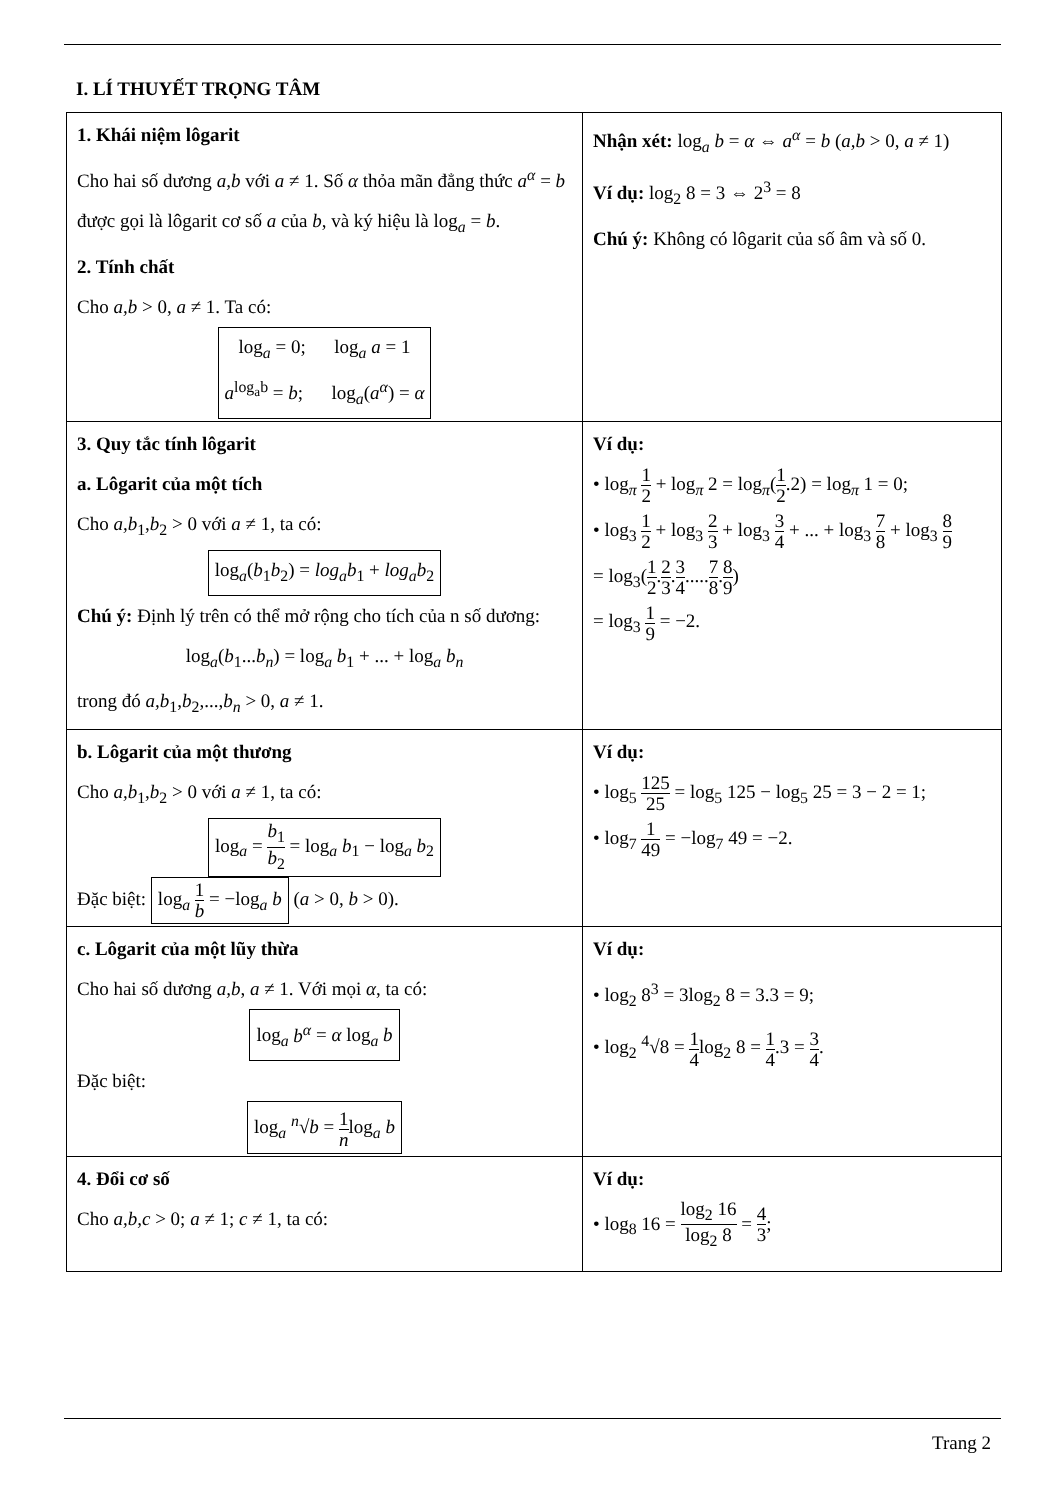I. LÍ THUYẾT TRỌNG TÂM
| 1. Khái niệm lôgarit Cho hai số dương a,b với a ≠ 1. Số α thỏa mãn đẳng thức a<sup>α</sup> = b được gọi là lôgarit cơ số a của b , và ký hiệu là log<sub>a</sub> = b . 2. Tính chất Cho a,b > 0, a ≠ 1. Ta có: log<sub>a</sub> = 0; log<sub>a</sub> a = 1 a<sup>log<sub>a</sub>b</sup> = b ; log<sub>a</sub>( a<sup>α</sup> ) = α | Nhận xét: log<sub>a</sub> b = α ⇔ a<sup>α</sup> = b ( a,b > 0, a ≠ 1) Ví dụ: log<sub>2</sub> 8 = 3 ⇔ 2<sup>3</sup> = 8 Chú ý: Không có lôgarit của số âm và số 0. |
| 3. Quy tắc tính lôgarit a. Lôgarit của một tích Cho a,b<sub>1</sub>, b<sub>2</sub> > 0 với a ≠ 1, ta có: log<sub>a</sub>( b<sub>1</sub> b<sub>2</sub>) = log<sub>a</sub>b<sub>1</sub> + log<sub>a</sub>b<sub>2</sub> Chú ý: Định lý trên có thể mở rộng cho tích của n số dương: log<sub>a</sub>( b<sub>1</sub>... b<sub>n</sub> ) = log<sub>a</sub> b<sub>1</sub> + ... + log<sub>a</sub> b<sub>n</sub> trong đó a,b<sub>1</sub>, b<sub>2</sub>,..., b<sub>n</sub> > 0, a ≠ 1. | Ví dụ: • log<sub>π</sub> 1 2 + log<sub>π</sub> 2 = log<sub>π</sub>( 1 2 .2) = log<sub>π</sub> 1 = 0; • log<sub>3</sub> 1 2 + log<sub>3</sub> 2 3 + log<sub>3</sub> 3 4 + ... + log<sub>3</sub> 7 8 + log<sub>3</sub> 8 9 = log<sub>3</sub>( 1 2 . 2 3 . 3 4 ..... 7 8 . 8 9 ) = log<sub>3</sub> 1 9 = −2. |
| b. Lôgarit của một thương Cho a,b<sub>1</sub>, b<sub>2</sub> > 0 với a ≠ 1, ta có: log<sub>a</sub> = b<sub>1</sub> b<sub>2</sub> = log<sub>a</sub> b<sub>1</sub> − log<sub>a</sub> b<sub>2</sub> Đặc biệt: log<sub>a</sub> 1 b = −log<sub>a</sub> b ( a > 0, b > 0). | Ví dụ: • log<sub>5</sub> 125 25 = log<sub>5</sub> 125 − log<sub>5</sub> 25 = 3 − 2 = 1; • log<sub>7</sub> 1 49 = −log<sub>7</sub> 49 = −2. |
| c. Lôgarit của một lũy thừa Cho hai số dương a,b , a ≠ 1. Với mọi α , ta có: log<sub>a</sub> b<sup>α</sup> = α log<sub>a</sub> b Đặc biệt: log<sub>a</sub> <sup>n</sup>√ b = 1 n log<sub>a</sub> b | Ví dụ: • log<sub>2</sub> 8<sup>3</sup> = 3log<sub>2</sub> 8 = 3.3 = 9; • log<sub>2</sub> <sup>4</sup>√8 = 1 4 log<sub>2</sub> 8 = 1 4 .3 = 3 4 . |
| 4. Đổi cơ số Cho a,b,c > 0; a ≠ 1; c ≠ 1, ta có: | Ví dụ: • log<sub>8</sub> 16 = log<sub>2</sub> 16 log<sub>2</sub> 8 = 4 3 ; |
Trang 2